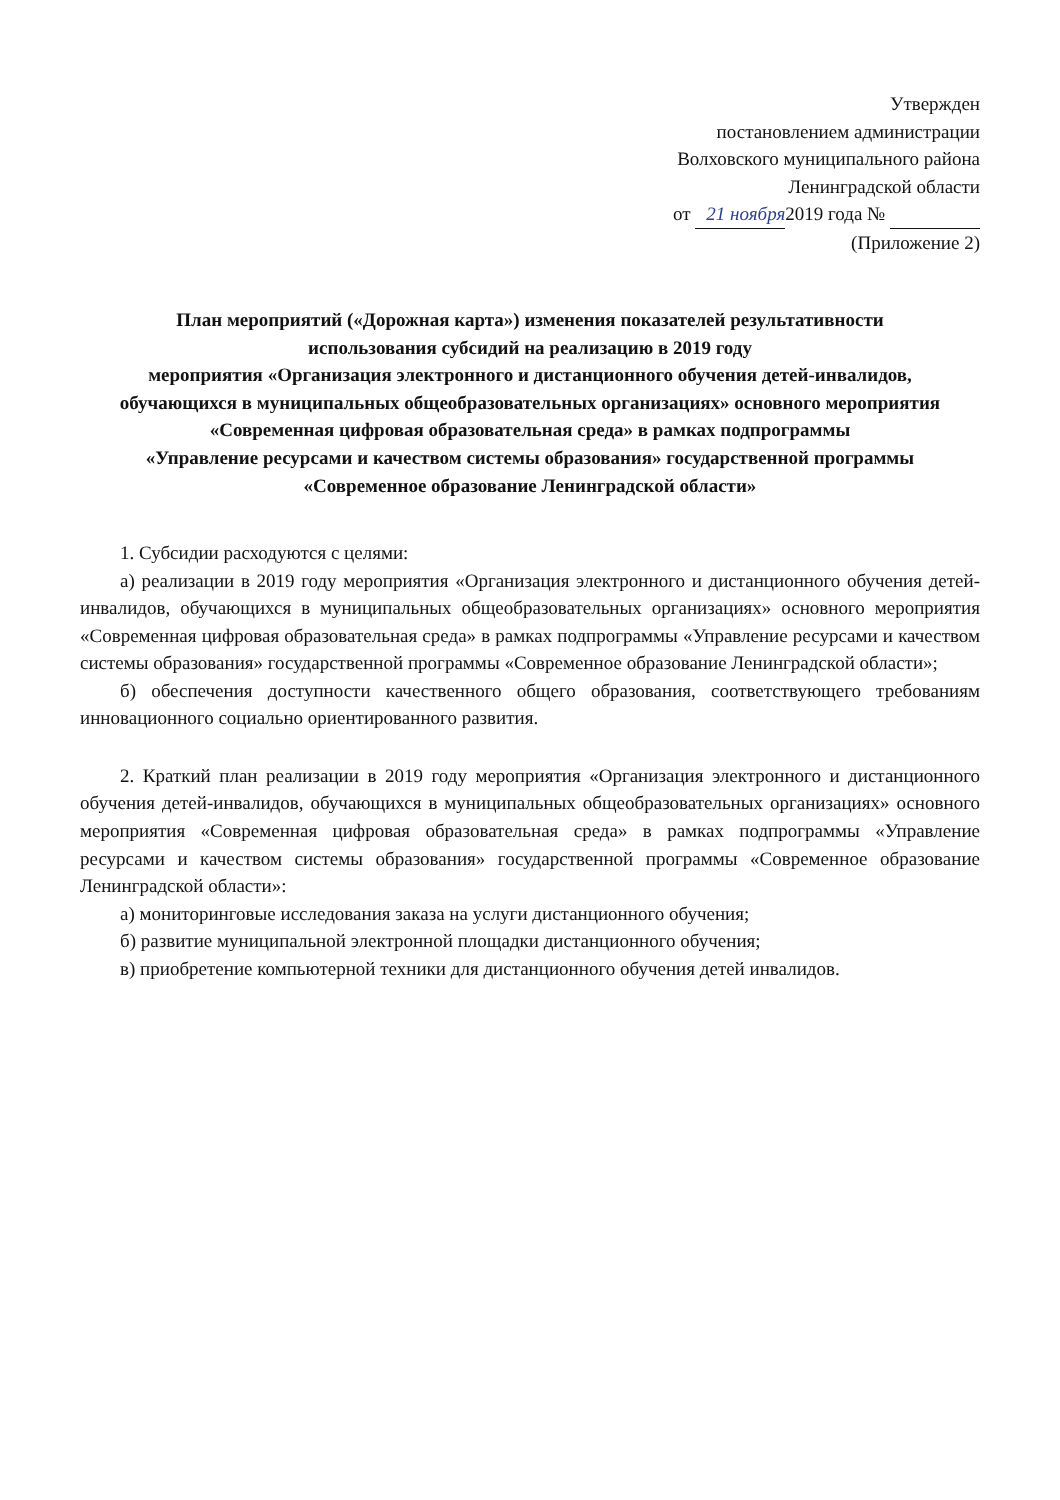Утвержден
постановлением администрации
Волховского муниципального района
Ленинградской области
от 21 ноября 2019 года №
(Приложение 2)
План мероприятий («Дорожная карта») изменения показателей результативности
использования субсидий на реализацию в 2019 году
мероприятия «Организация электронного и дистанционного обучения детей-инвалидов,
обучающихся в муниципальных общеобразовательных организациях» основного мероприятия
«Современная цифровая образовательная среда» в рамках подпрограммы
«Управление ресурсами и качеством системы образования» государственной программы
«Современное образование Ленинградской области»
1. Субсидии расходуются с целями:
а) реализации в 2019 году мероприятия «Организация электронного и дистанционного обучения детей-инвалидов, обучающихся в муниципальных общеобразовательных организациях» основного мероприятия «Современная цифровая образовательная среда» в рамках подпрограммы «Управление ресурсами и качеством системы образования» государственной программы «Современное образование Ленинградской области»;
б) обеспечения доступности качественного общего образования, соответствующего требованиям инновационного социально ориентированного развития.
2. Краткий план реализации в 2019 году мероприятия «Организация электронного и дистанционного обучения детей-инвалидов, обучающихся в муниципальных общеобразовательных организациях» основного мероприятия «Современная цифровая образовательная среда» в рамках подпрограммы «Управление ресурсами и качеством системы образования» государственной программы «Современное образование Ленинградской области»:
а) мониторинговые исследования заказа на услуги дистанционного обучения;
б) развитие муниципальной электронной площадки дистанционного обучения;
в) приобретение компьютерной техники для дистанционного обучения детей инвалидов.